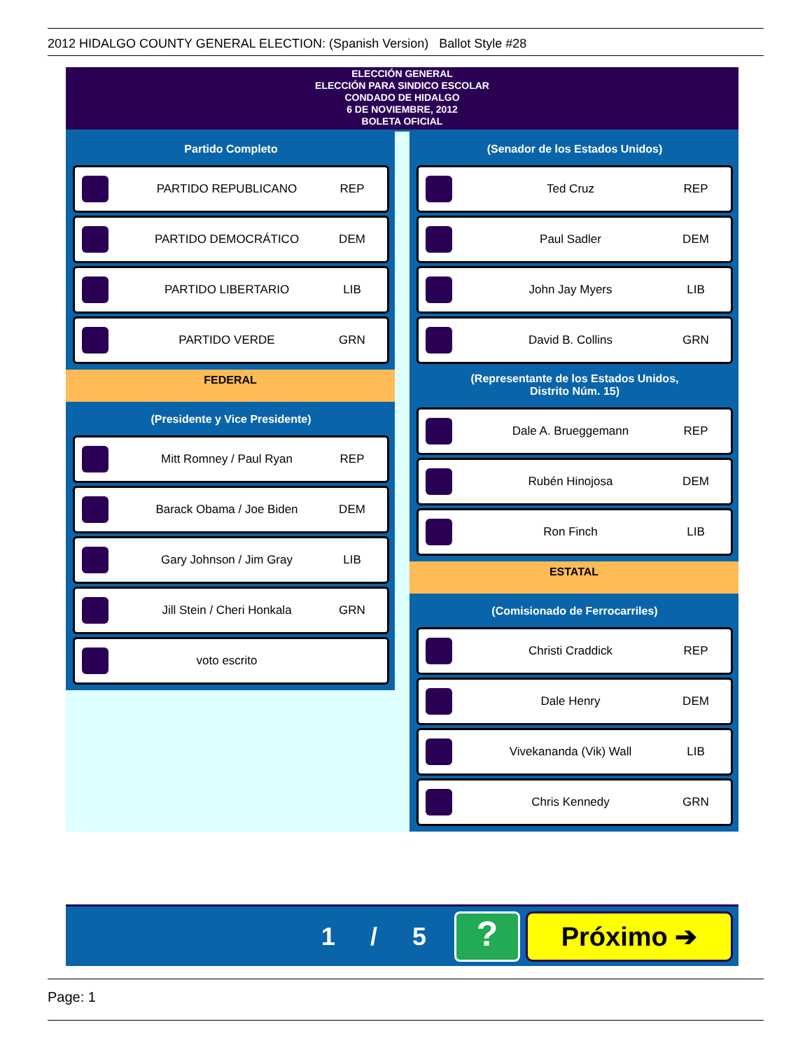2012 HIDALGO COUNTY GENERAL ELECTION: (Spanish Version) Ballot Style #28
ELECCIÓN GENERAL
ELECCIÓN PARA SINDICO ESCOLAR
CONDADO DE HIDALGO
6 DE NOVIEMBRE, 2012
BOLETA OFICIAL
Partido Completo
PARTIDO REPUBLICANO REP
PARTIDO DEMOCRÁTICO DEM
PARTIDO LIBERTARIO LIB
PARTIDO VERDE GRN
FEDERAL
(Presidente y Vice Presidente)
Mitt Romney / Paul Ryan REP
Barack Obama / Joe Biden DEM
Gary Johnson / Jim Gray LIB
Jill Stein / Cheri Honkala GRN
voto escrito
(Senador de los Estados Unidos)
Ted Cruz REP
Paul Sadler DEM
John Jay Myers LIB
David B. Collins GRN
(Representante de los Estados Unidos,
Distrito Núm. 15)
Dale A. Brueggemann REP
Rubén Hinojosa DEM
Ron Finch LIB
ESTATAL
(Comisionado de Ferrocarriles)
Christi Craddick REP
Dale Henry DEM
Vivekananda (Vik) Wall LIB
Chris Kennedy GRN
1 / 5
?
Próximo ➔
Page: 1